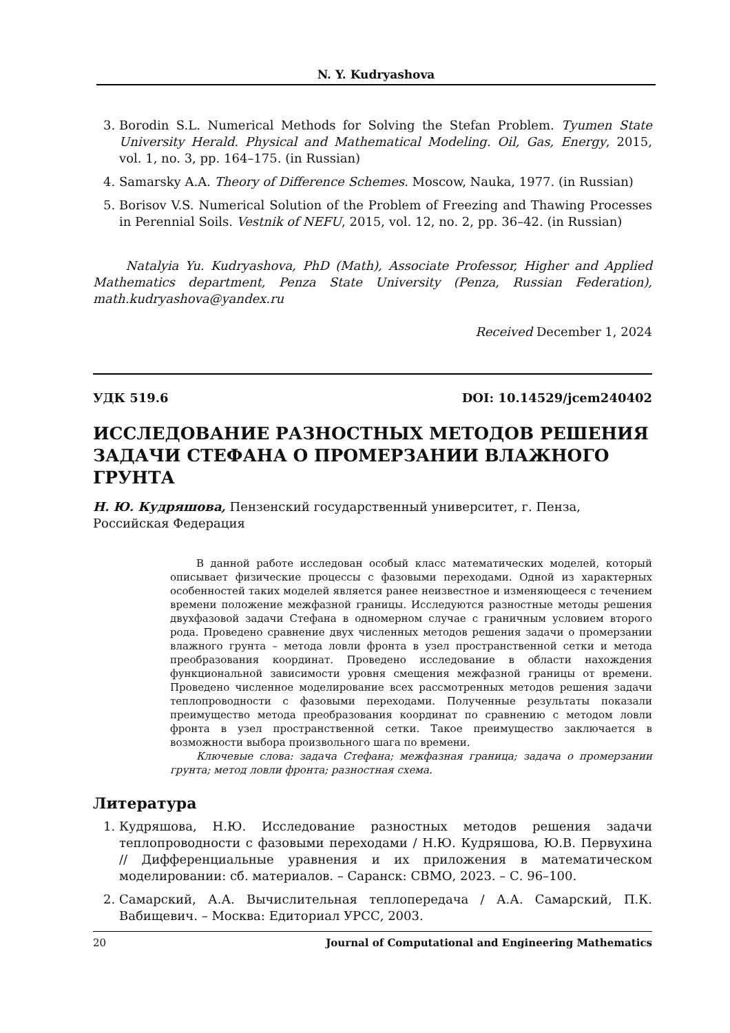N. Y. Kudryashova
3. Borodin S.L. Numerical Methods for Solving the Stefan Problem. Tyumen State University Herald. Physical and Mathematical Modeling. Oil, Gas, Energy, 2015, vol. 1, no. 3, pp. 164–175. (in Russian)
4. Samarsky A.A. Theory of Difference Schemes. Moscow, Nauka, 1977. (in Russian)
5. Borisov V.S. Numerical Solution of the Problem of Freezing and Thawing Processes in Perennial Soils. Vestnik of NEFU, 2015, vol. 12, no. 2, pp. 36–42. (in Russian)
Natalyia Yu. Kudryashova, PhD (Math), Associate Professor, Higher and Applied Mathematics department, Penza State University (Penza, Russian Federation), math.kudryashova@yandex.ru
Received December 1, 2024
УДК 519.6 DOI: 10.14529/jcem240402
ИССЛЕДОВАНИЕ РАЗНОСТНЫХ МЕТОДОВ РЕШЕНИЯ ЗАДАЧИ СТЕФАНА О ПРОМЕРЗАНИИ ВЛАЖНОГО ГРУНТА
Н. Ю. Кудряшова, Пензенский государственный университет, г. Пенза, Российская Федерация
В данной работе исследован особый класс математических моделей, который описывает физические процессы с фазовыми переходами. Одной из характерных особенностей таких моделей является ранее неизвестное и изменяющееся с течением времени положение межфазной границы. Исследуются разностные методы решения двухфазовой задачи Стефана в одномерном случае с граничным условием второго рода. Проведено сравнение двух численных методов решения задачи о промерзании влажного грунта – метода ловли фронта в узел пространственной сетки и метода преобразования координат. Проведено исследование в области нахождения функциональной зависимости уровня смещения межфазной границы от времени. Проведено численное моделирование всех рассмотренных методов решения задачи теплопроводности с фазовыми переходами. Полученные результаты показали преимущество метода преобразования координат по сравнению с методом ловли фронта в узел пространственной сетки. Такое преимущество заключается в возможности выбора произвольного шага по времени.
Ключевые слова: задача Стефана; межфазная граница; задача о промерзании грунта; метод ловли фронта; разностная схема.
Литература
1. Кудряшова, Н.Ю. Исследование разностных методов решения задачи теплопроводности с фазовыми переходами / Н.Ю. Кудряшова, Ю.В. Первухина // Дифференциальные уравнения и их приложения в математическом моделировании: сб. материалов. – Саранск: СВМО, 2023. – С. 96–100.
2. Самарский, А.А. Вычислительная теплопередача / А.А. Самарский, П.К. Вабищевич. – Москва: Едиториал УРСС, 2003.
20 Journal of Computational and Engineering Mathematics